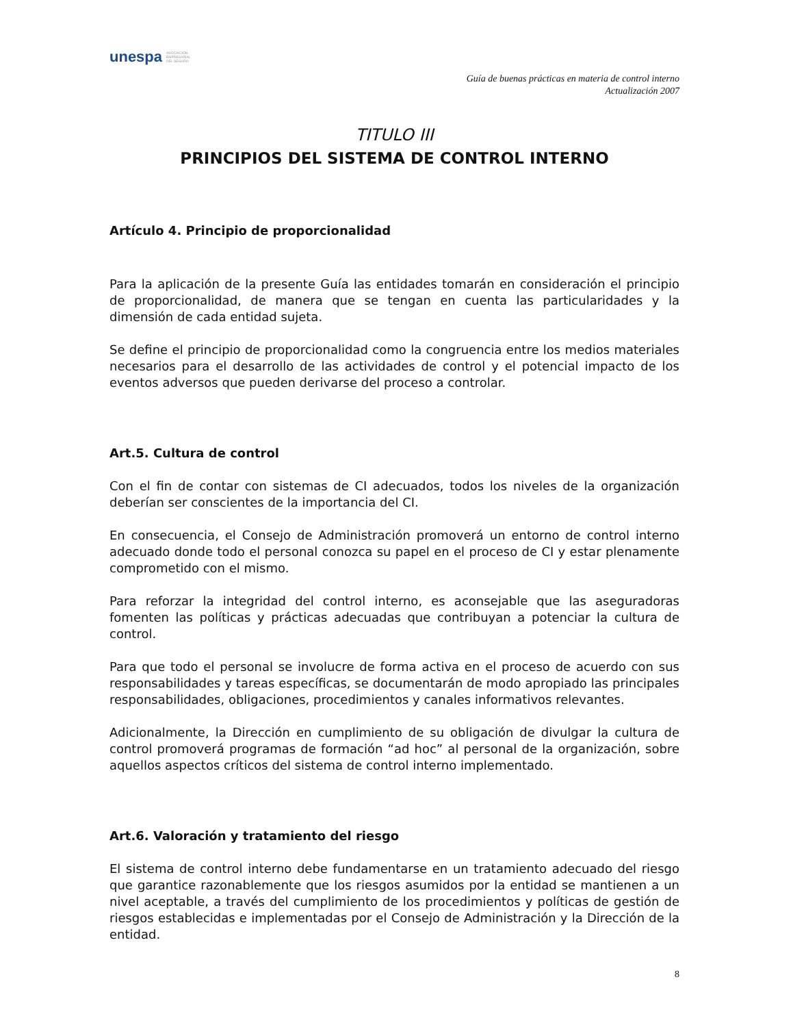unespa ASOCIACIÓN
EMPRESARIAL
DEL SEGURO
Guía de buenas prácticas en materia de control interno
Actualización 2007
TITULO III
PRINCIPIOS DEL SISTEMA DE CONTROL INTERNO
Artículo 4. Principio de proporcionalidad
Para la aplicación de la presente Guía las entidades tomarán en consideración el principio de proporcionalidad, de manera que se tengan en cuenta las particularidades y la dimensión de cada entidad sujeta.
Se define el principio de proporcionalidad como la congruencia entre los medios materiales necesarios para el desarrollo de las actividades de control y el potencial impacto de los eventos adversos que pueden derivarse del proceso a controlar.
Art.5. Cultura de control
Con el fin de contar con sistemas de CI adecuados, todos los niveles de la organización deberían ser conscientes de la importancia del CI.
En consecuencia, el Consejo de Administración promoverá un entorno de control interno adecuado donde todo el personal conozca su papel en el proceso de CI y estar plenamente comprometido con el mismo.
Para reforzar la integridad del control interno, es aconsejable que las aseguradoras fomenten las políticas y prácticas adecuadas que contribuyan a potenciar la cultura de control.
Para que todo el personal se involucre de forma activa en el proceso de acuerdo con sus responsabilidades y tareas específicas, se documentarán de modo apropiado las principales responsabilidades, obligaciones, procedimientos y canales informativos relevantes.
Adicionalmente, la Dirección en cumplimiento de su obligación de divulgar la cultura de control promoverá programas de formación “ad hoc” al personal de la organización, sobre aquellos aspectos críticos del sistema de control interno implementado.
Art.6. Valoración y tratamiento del riesgo
El sistema de control interno debe fundamentarse en un tratamiento adecuado del riesgo que garantice razonablemente que los riesgos asumidos por la entidad se mantienen a un nivel aceptable, a través del cumplimiento de los procedimientos y políticas de gestión de riesgos establecidas e implementadas por el Consejo de Administración y la Dirección de la entidad.
8